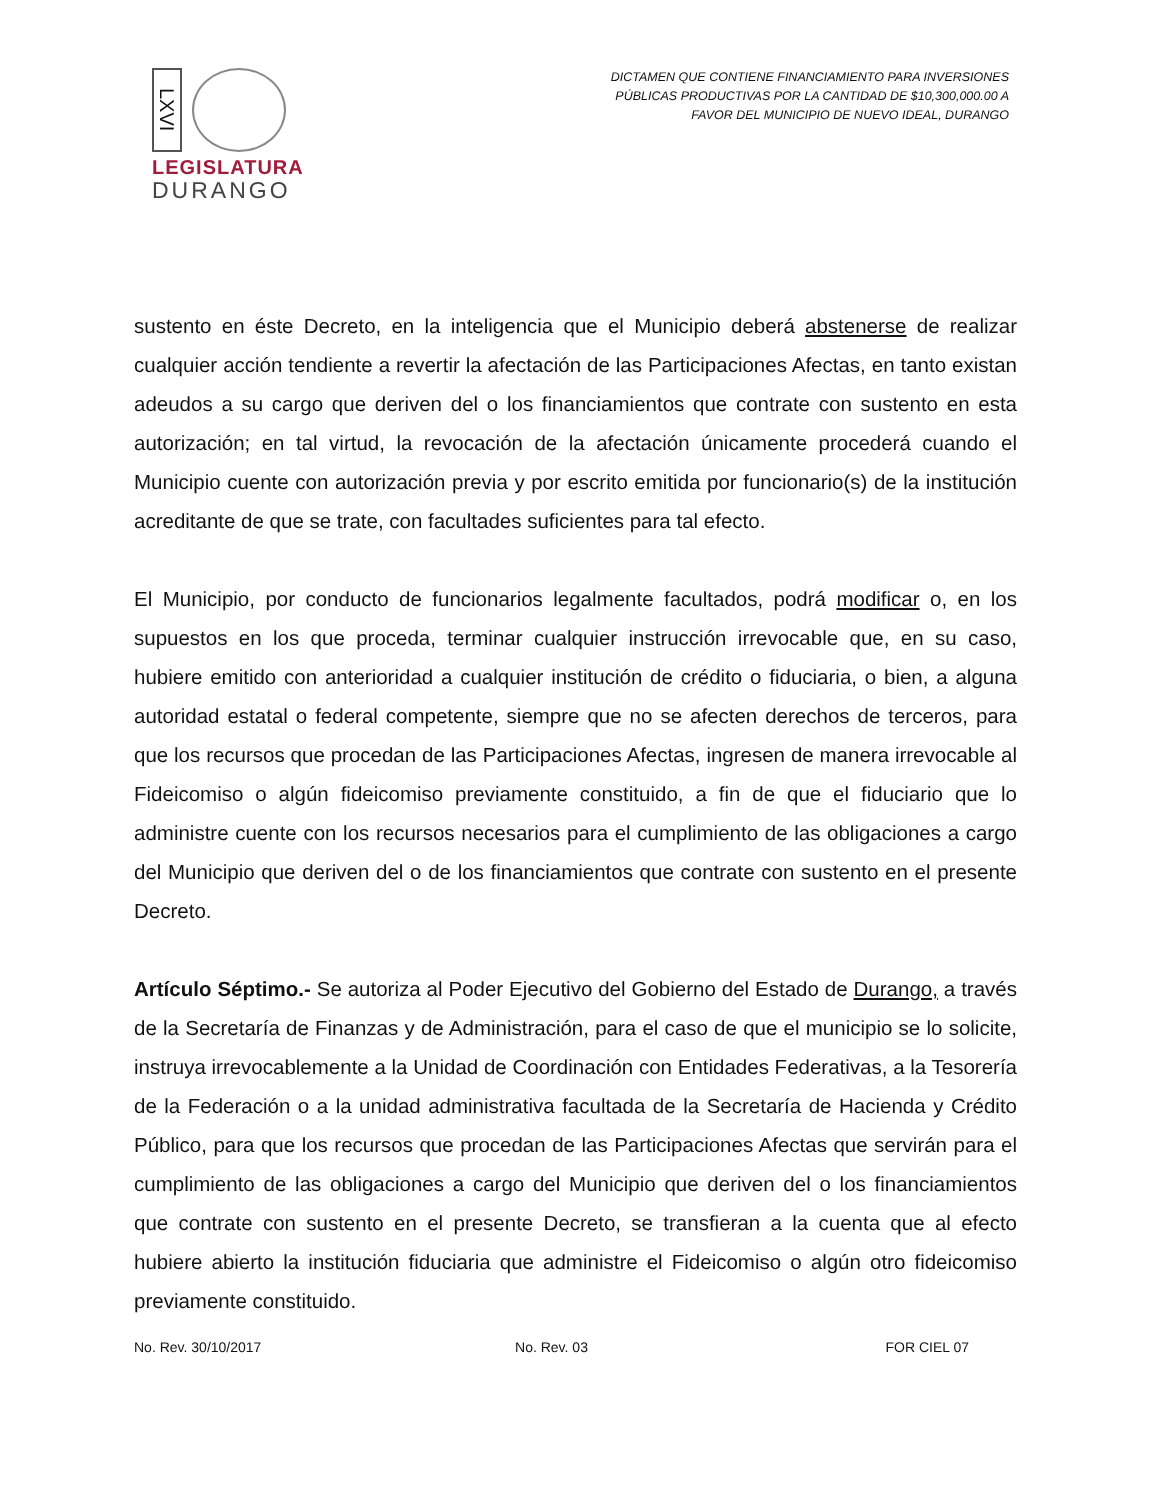LXVI
LEGISLATURA
DURANGO
DICTAMEN QUE CONTIENE FINANCIAMIENTO PARA INVERSIONES
PÚBLICAS PRODUCTIVAS POR LA CANTIDAD DE $10,300,000.00 A
FAVOR DEL MUNICIPIO DE NUEVO IDEAL, DURANGO
sustento en éste Decreto, en la inteligencia que el Municipio deberá abstenerse de realizar cualquier acción tendiente a revertir la afectación de las Participaciones Afectas, en tanto existan adeudos a su cargo que deriven del o los financiamientos que contrate con sustento en esta autorización; en tal virtud, la revocación de la afectación únicamente procederá cuando el Municipio cuente con autorización previa y por escrito emitida por funcionario(s) de la institución acreditante de que se trate, con facultades suficientes para tal efecto.
El Municipio, por conducto de funcionarios legalmente facultados, podrá modificar o, en los supuestos en los que proceda, terminar cualquier instrucción irrevocable que, en su caso, hubiere emitido con anterioridad a cualquier institución de crédito o fiduciaria, o bien, a alguna autoridad estatal o federal competente, siempre que no se afecten derechos de terceros, para que los recursos que procedan de las Participaciones Afectas, ingresen de manera irrevocable al Fideicomiso o algún fideicomiso previamente constituido, a fin de que el fiduciario que lo administre cuente con los recursos necesarios para el cumplimiento de las obligaciones a cargo del Municipio que deriven del o de los financiamientos que contrate con sustento en el presente Decreto.
Artículo Séptimo.- Se autoriza al Poder Ejecutivo del Gobierno del Estado de Durango, a través de la Secretaría de Finanzas y de Administración, para el caso de que el municipio se lo solicite, instruya irrevocablemente a la Unidad de Coordinación con Entidades Federativas, a la Tesorería de la Federación o a la unidad administrativa facultada de la Secretaría de Hacienda y Crédito Público, para que los recursos que procedan de las Participaciones Afectas que servirán para el cumplimiento de las obligaciones a cargo del Municipio que deriven del o los financiamientos que contrate con sustento en el presente Decreto, se transfieran a la cuenta que al efecto hubiere abierto la institución fiduciaria que administre el Fideicomiso o algún otro fideicomiso previamente constituido.
No. Rev. 30/10/2017 No. Rev. 03 FOR CIEL 07